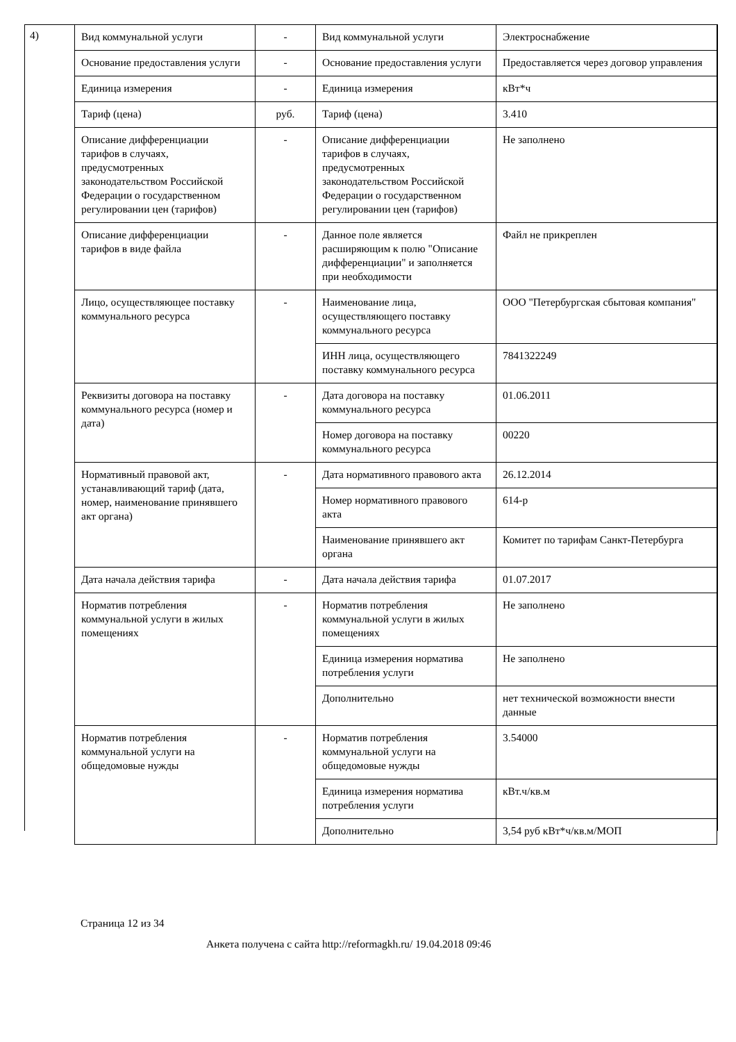4)
| Вид коммунальной услуги | - | Вид коммунальной услуги | Электроснабжение |
| Основание предоставления услуги | - | Основание предоставления услуги | Предоставляется через договор управления |
| Единица измерения | - | Единица измерения | кВт*ч |
| Тариф (цена) | руб. | Тариф (цена) | 3.410 |
| Описание дифференциации тарифов в случаях, предусмотренных законодательством Российской Федерации о государственном регулировании цен (тарифов) | - | Описание дифференциации тарифов в случаях, предусмотренных законодательством Российской Федерации о государственном регулировании цен (тарифов) | Не заполнено |
| Описание дифференциации тарифов в виде файла | - | Данное поле является расширяющим к полю "Описание дифференциации" и заполняется при необходимости | Файл не прикреплен |
| Лицо, осуществляющее поставку коммунального ресурса | - | Наименование лица, осуществляющего поставку коммунального ресурса | ООО "Петербургская сбытовая компания" |
| | | ИНН лица, осуществляющего поставку коммунального ресурса | 7841322249 |
| Реквизиты договора на поставку коммунального ресурса (номер и дата) | - | Дата договора на поставку коммунального ресурса | 01.06.2011 |
| | | Номер договора на поставку коммунального ресурса | 00220 |
| Нормативный правовой акт, устанавливающий тариф (дата, номер, наименование принявшего акт органа) | - | Дата нормативного правового акта | 26.12.2014 |
| | | Номер нормативного правового акта | 614-р |
| | | Наименование принявшего акт органа | Комитет по тарифам Санкт-Петербурга |
| Дата начала действия тарифа | - | Дата начала действия тарифа | 01.07.2017 |
| Норматив потребления коммунальной услуги в жилых помещениях | - | Норматив потребления коммунальной услуги в жилых помещениях | Не заполнено |
| | | Единица измерения норматива потребления услуги | Не заполнено |
| | | Дополнительно | нет технической возможности внести данные |
| Норматив потребления коммунальной услуги на общедомовые нужды | - | Норматив потребления коммунальной услуги на общедомовые нужды | 3.54000 |
| | | Единица измерения норматива потребления услуги | кВт.ч/кв.м |
| | | Дополнительно | 3,54 руб кВт*ч/кв.м/МОП |
Страница 12 из 34
Анкета получена с сайта http://reformagkh.ru/ 19.04.2018 09:46